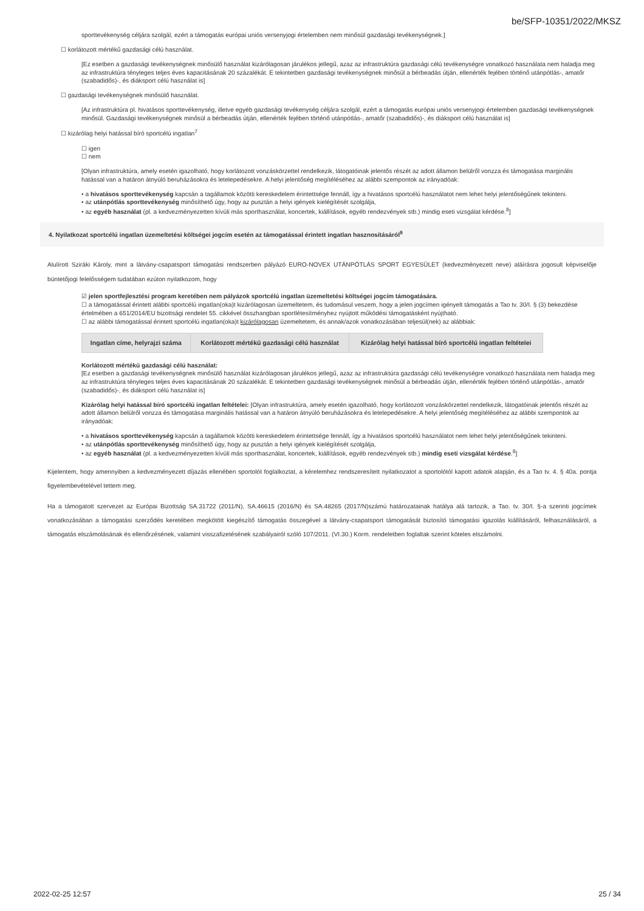be/SFP-10351/2022/MKSZ
sporttevékenység céljára szolgál, ezért a támogatás európai uniós versenyjogi értelemben nem minősül gazdasági tevékenységnek.]
☐ korlátozott mértékű gazdasági célú használat.
[Ez esetben a gazdasági tevékenységnek minősülő használat kizárólagosan járulékos jellegű, azaz az infrastruktúra gazdasági célú tevékenységre vonatkozó használata nem haladja meg az infrastruktúra tényleges teljes éves kapacitásának 20 százalékát. E tekintetben gazdasági tevékenységnek minősül a bérbeadás útján, ellenérték fejében történő utánpótlás-, amatőr (szabadidős)-, és diáksport célú használat is]
☐ gazdasági tevékenységnek minősülő használat.
[Az infrastruktúra pl. hivatásos sporttevékenység, illetve egyéb gazdasági tevékenység céljára szolgál, ezért a támogatás európai uniós versenyjogi értelemben gazdasági tevékenységnek minősül. Gazdasági tevékenységnek minősül a bérbeadás útján, ellenérték fejében történő utánpótlás-, amatőr (szabadidős)-, és diáksport célú használat is]
☐ kizárólag helyi hatással bíró sportcélú ingatlan<sup>7</sup>
☐ igen
☐ nem
[Olyan infrastruktúra, amely esetén igazolható, hogy korlátozott vonzáskörzettel rendelkezik, látogatóinak jelentős részét az adott államon belülről vonzza és támogatása marginális hatással van a határon átnyúló beruházásokra és letelepedésekre. A helyi jelentőség megítéléséhez az alábbi szempontok az irányadóak:
• a hivatásos sporttevékenység kapcsán a tagállamok közötti kereskedelem érintettsége fennáll, így a hivatásos sportcélú használatot nem lehet helyi jelentőségűnek tekinteni.
• az utánpótlás sporttevékenység minősíthető úgy, hogy az pusztán a helyi igények kielégítését szolgálja,
• az egyéb használat (pl. a kedvezményezetten kívüli más sporthasználat, koncertek, kiállítások, egyéb rendezvények stb.) mindig eseti vizsgálat kérdése.<sup>8</sup>]
4. Nyilatkozat sportcélú ingatlan üzemeltetési költségei jogcím esetén az támogatással érintett ingatlan hasznosításáról<sup>9</sup>
Alulírott Sziráki Károly, mint a látvány-csapatsport támogatási rendszerben pályázó EURO-NOVEX UTÁNPÓTLÁS SPORT EGYESÜLET (kedvezményezett neve) aláírásra jogosult képviselője büntetőjogi felelősségem tudatában ezúton nyilatkozom, hogy
☑ jelen sportfejlesztési program keretében nem pályázok sportcélú ingatlan üzemeltetési költségei jogcím támogatására.
☐ a támogatással érintett alábbi sportcélú ingatlan(oka)t kizárólagosan üzemeltetem, és tudomásul veszem, hogy a jelen jogcímen igényelt támogatás a Tao tv. 30/I. § (3) bekezdése értelmében a 651/2014/EU bizottsági rendelet 55. cikkével összhangban sportlétesítményhez nyújtott működési támogatásként nyújtható.
☐ az alábbi támogatással érintett sportcélú ingatlan(oka)t kizárólagosan üzemeltetem, és annak/azok vonatkozásában teljesül(nek) az alábbiak:
| Ingatlan címe, helyrajzi száma | Korlátozott mértékű gazdasági célú használat | Kizárólag helyi hatással bíró sportcélú ingatlan feltételei |
| --- | --- | --- |
Korlátozott mértékű gazdasági célú használat:
[Ez esetben a gazdasági tevékenységnek minősülő használat kizárólagosan járulékos jellegű, azaz az infrastruktúra gazdasági célú tevékenységre vonatkozó használata nem haladja meg az infrastruktúra tényleges teljes éves kapacitásának 20 százalékát. E tekintetben gazdasági tevékenységnek minősül a bérbeadás útján, ellenérték fejében történő utánpótlás-, amatőr (szabadidős)-, és diáksport célú használat is]
Kizárólag helyi hatással bíró sportcélú ingatlan feltételei: [Olyan infrastruktúra, amely esetén igazolható, hogy korlátozott vonzáskörzettel rendelkezik, látogatóinak jelentős részét az adott államon belülről vonzza és támogatása marginális hatással van a határon átnyúló beruházásokra és letelepedésekre. A helyi jelentőség megítéléséhez az alábbi szempontok az irányadóak:
• a hivatásos sporttevékenység kapcsán a tagállamok közötti kereskedelem érintettsége fennáll, így a hivatásos sportcélú használatot nem lehet helyi jelentőségűnek tekinteni.
• az utánpótlás sporttevékenység minősíthető úgy, hogy az pusztán a helyi igények kielégítését szolgálja,
• az egyéb használat (pl. a kedvezményezetten kívüli más sporthasználat, koncertek, kiállítások, egyéb rendezvények stb.) mindig eseti vizsgálat kérdése.<sup>8</sup>]
Kijelentem, hogy amennyiben a kedvezményezett díjazás ellenében sportolót foglalkoztat, a kérelemhez rendszeresített nyilatkozatot a sportolótól kapott adatok alapján, és a Tao tv. 4. § 40a. pontja figyelembevételével tettem meg.
Ha a támogatott szervezet az Európai Bizottság SA.31722 (2011/N), SA.46615 (2016/N) és SA.48265 (2017/N)számú határozatainak hatálya alá tartozik, a Tao. tv. 30/I. §-a szerinti jogcímek vonatkozásában a támogatási szerződés keretében megkötött kiegészítő támogatás összegével a látvány-csapatsport támogatását biztosító támogatási igazolás kiállításáról, felhasználásáról, a támogatás elszámolásának és ellenőrzésének, valamint visszafizetésének szabályairól szóló 107/2011. (VI.30.) Korm. rendeletben foglaltak szerint köteles elszámolni.
2022-02-25 12:57 25 / 34